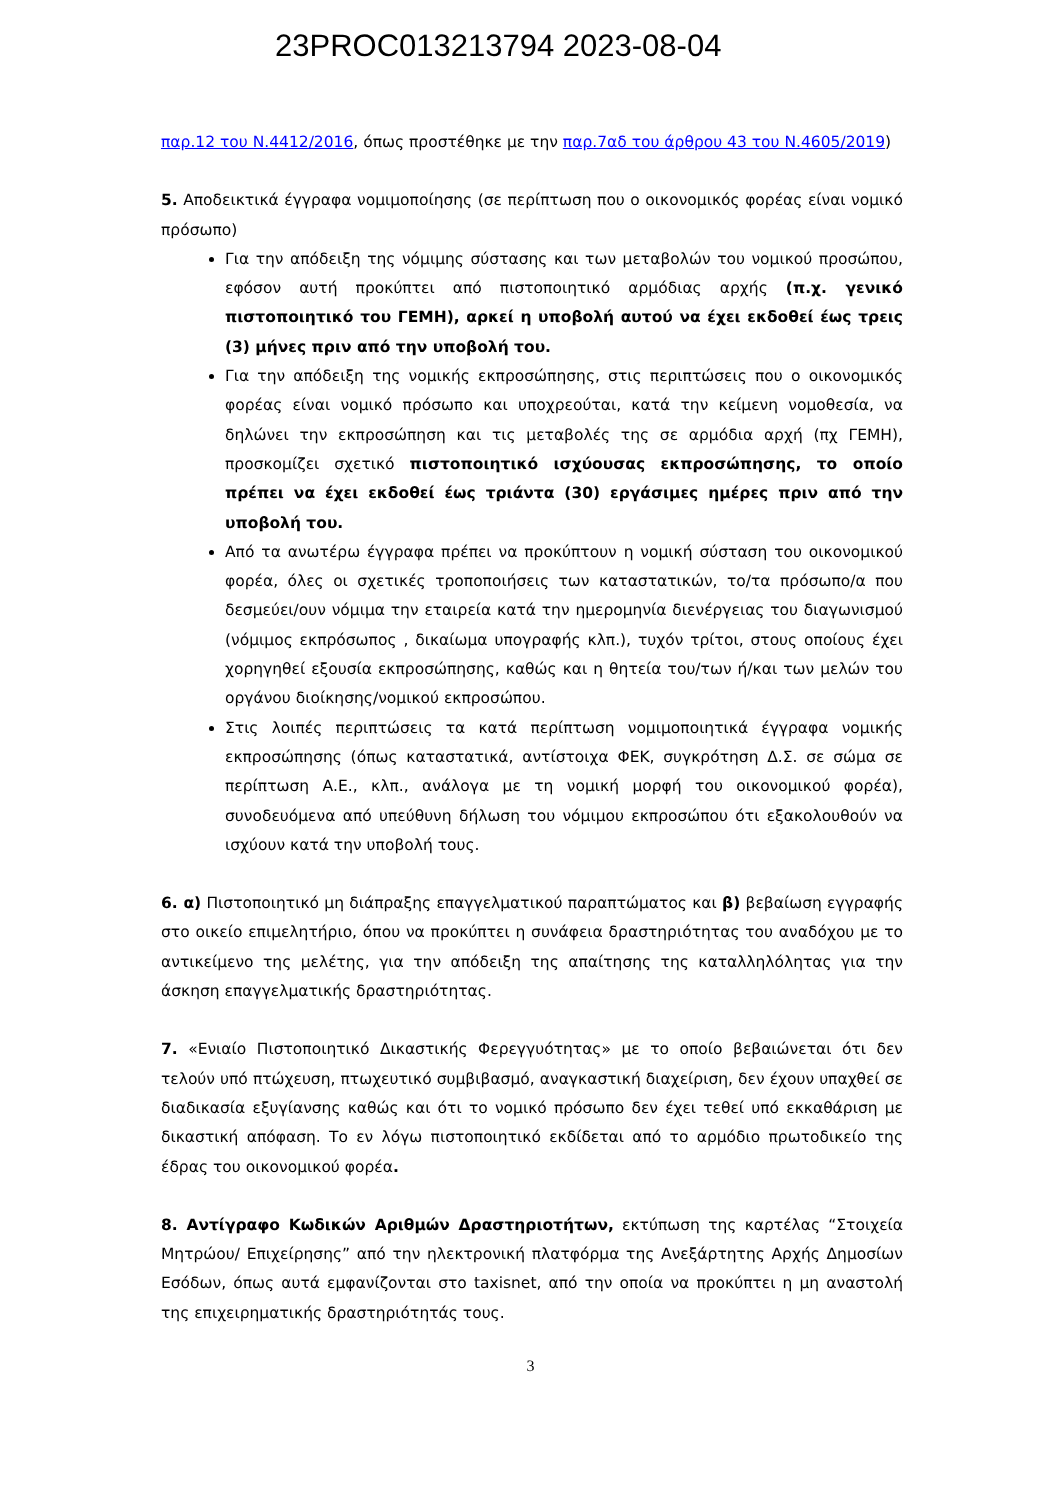23PROC013213794 2023-08-04
παρ.12 του Ν.4412/2016, όπως προστέθηκε με την παρ.7αδ του άρθρου 43 του Ν.4605/2019)
5. Αποδεικτικά έγγραφα νομιμοποίησης (σε περίπτωση που ο οικονομικός φορέας είναι νομικό πρόσωπο)
Για την απόδειξη της νόμιμης σύστασης και των μεταβολών του νομικού προσώπου, εφόσον αυτή προκύπτει από πιστοποιητικό αρμόδιας αρχής (π.χ. γενικό πιστοποιητικό του ΓΕΜΗ), αρκεί η υποβολή αυτού να έχει εκδοθεί έως τρεις (3) μήνες πριν από την υποβολή του.
Για την απόδειξη της νομικής εκπροσώπησης, στις περιπτώσεις που ο οικονομικός φορέας είναι νομικό πρόσωπο και υποχρεούται, κατά την κείμενη νομοθεσία, να δηλώνει την εκπροσώπηση και τις μεταβολές της σε αρμόδια αρχή (πχ ΓΕΜΗ), προσκομίζει σχετικό πιστοποιητικό ισχύουσας εκπροσώπησης, το οποίο πρέπει να έχει εκδοθεί έως τριάντα (30) εργάσιμες ημέρες πριν από την υποβολή του.
Από τα ανωτέρω έγγραφα πρέπει να προκύπτουν η νομική σύσταση του οικονομικού φορέα, όλες οι σχετικές τροποποιήσεις των καταστατικών, το/τα πρόσωπο/α που δεσμεύει/ουν νόμιμα την εταιρεία κατά την ημερομηνία διενέργειας του διαγωνισμού (νόμιμος εκπρόσωπος , δικαίωμα υπογραφής κλπ.), τυχόν τρίτοι, στους οποίους έχει χορηγηθεί εξουσία εκπροσώπησης, καθώς και η θητεία του/των ή/και των μελών του οργάνου διοίκησης/νομικού εκπροσώπου.
Στις λοιπές περιπτώσεις τα κατά περίπτωση νομιμοποιητικά έγγραφα νομικής εκπροσώπησης (όπως καταστατικά, αντίστοιχα ΦΕΚ, συγκρότηση Δ.Σ. σε σώμα σε περίπτωση Α.Ε., κλπ., ανάλογα με τη νομική μορφή του οικονομικού φορέα), συνοδευόμενα από υπεύθυνη δήλωση του νόμιμου εκπροσώπου ότι εξακολουθούν να ισχύουν κατά την υποβολή τους.
6. α) Πιστοποιητικό μη διάπραξης επαγγελματικού παραπτώματος και β) βεβαίωση εγγραφής στο οικείο επιμελητήριο, όπου να προκύπτει η συνάφεια δραστηριότητας του αναδόχου με το αντικείμενο της μελέτης, για την απόδειξη της απαίτησης της καταλληλόλητας για την άσκηση επαγγελματικής δραστηριότητας.
7. «Ενιαίο Πιστοποιητικό Δικαστικής Φερεγγυότητας» με το οποίο βεβαιώνεται ότι δεν τελούν υπό πτώχευση, πτωχευτικό συμβιβασμό, αναγκαστική διαχείριση, δεν έχουν υπαχθεί σε διαδικασία εξυγίανσης καθώς και ότι το νομικό πρόσωπο δεν έχει τεθεί υπό εκκαθάριση με δικαστική απόφαση. Το εν λόγω πιστοποιητικό εκδίδεται από το αρμόδιο πρωτοδικείο της έδρας του οικονομικού φορέα.
8. Αντίγραφο Κωδικών Αριθμών Δραστηριοτήτων, εκτύπωση της καρτέλας “Στοιχεία Μητρώου/ Επιχείρησης” από την ηλεκτρονική πλατφόρμα της Ανεξάρτητης Αρχής Δημοσίων Εσόδων, όπως αυτά εμφανίζονται στο taxisnet, από την οποία να προκύπτει η μη αναστολή της επιχειρηματικής δραστηριότητάς τους.
3